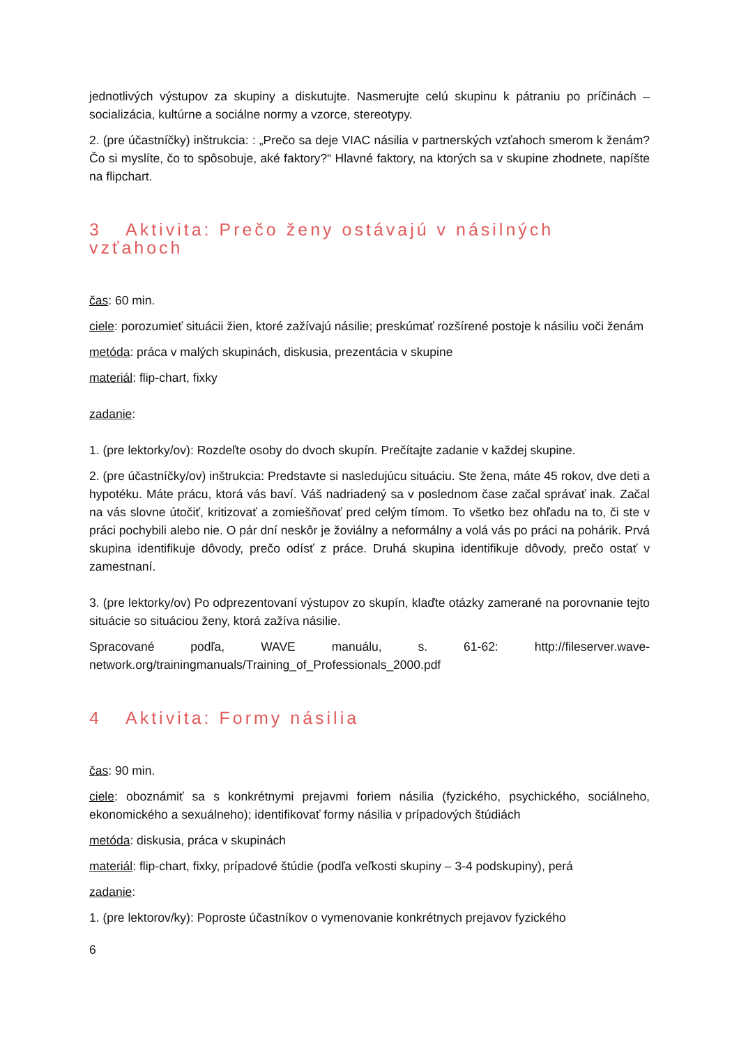jednotlivých výstupov za skupiny a diskutujte. Nasmerujte celú skupinu k pátraniu po príčinách – socializácia, kultúrne a sociálne normy a vzorce, stereotypy.
2. (pre účastníčky) inštrukcia: : „Prečo sa deje VIAC násilia v partnerských vzťahoch smerom k ženám? Čo si myslíte, čo to spôsobuje, aké faktory?“ Hlavné faktory, na ktorých sa v skupine zhodnete, napíšte na flipchart.
3 Aktivita: Prečo ženy ostávajú v násilných vzťahoch
čas: 60 min.
ciele: porozumieť situácii žien, ktoré zažívajú násilie; preskúmať rozšírené postoje k násiliu voči ženám
metóda: práca v malých skupinách, diskusia, prezentácia v skupine
materiál: flip-chart, fixky
zadanie:
1. (pre lektorky/ov): Rozdeľte osoby do dvoch skupín. Prečítajte zadanie v každej skupine.
2. (pre účastníčky/ov) inštrukcia: Predstavte si nasledujúcu situáciu. Ste žena, máte 45 rokov, dve deti a hypotéku. Máte prácu, ktorá vás baví. Váš nadriadený sa v poslednom čase začal správať inak. Začal na vás slovne útočiť, kritizovať a zomiešňovať pred celým tímom. To všetko bez ohľadu na to, či ste v práci pochybili alebo nie. O pár dní neskôr je žoviálny a neformálny a volá vás po práci na pohárik. Prvá skupina identifikuje dôvody, prečo odísť z práce. Druhá skupina identifikuje dôvody, prečo ostať v zamestnaní.
3. (pre lektorky/ov) Po odprezentovaní výstupov zo skupín, klaďte otázky zamerané na porovnanie tejto situácie so situáciou ženy, ktorá zažíva násilie.
Spracované podľa, WAVE manuálu, s. 61-62: http://fileserver.wave-network.org/trainingmanuals/Training_of_Professionals_2000.pdf
4 Aktivita: Formy násilia
čas: 90 min.
ciele: oboznámiť sa s konkrétnymi prejavmi foriem násilia (fyzického, psychického, sociálneho, ekonomického a sexuálneho); identifikovať formy násilia v prípadových štúdiách
metóda: diskusia, práca v skupinách
materiál: flip-chart, fixky, prípadové štúdie (podľa veľkosti skupiny – 3-4 podskupiny), perá
zadanie:
1. (pre lektorov/ky): Poproste účastníkov o vymenovanie konkrétnych prejavov fyzického
6